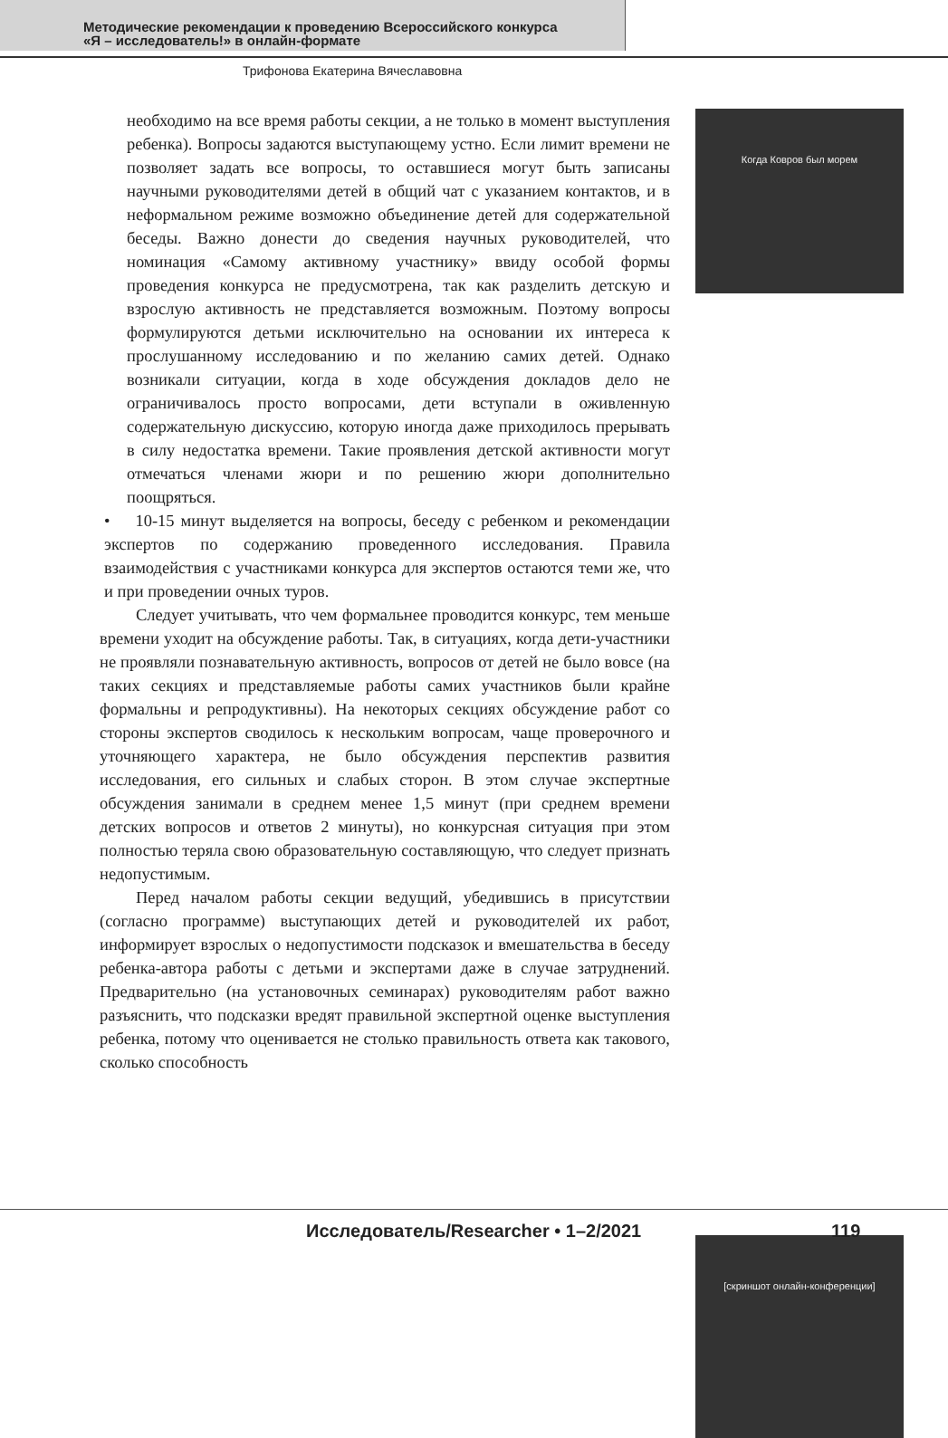Методические рекомендации к проведению Всероссийского конкурса
«Я – исследователь!» в онлайн-формате
Трифонова Екатерина Вячеславовна
необходимо на все время работы секции, а не только в момент выступления ребенка). Вопросы задаются выступающему устно. Если лимит времени не позволяет задать все вопросы, то оставшиеся могут быть записаны научными руководителями детей в общий чат с указанием контактов, и в неформальном режиме возможно объединение детей для содержательной беседы. Важно донести до сведения научных руководителей, что номинация «Самому активному участнику» ввиду особой формы проведения конкурса не предусмотрена, так как разделить детскую и взрослую активность не представляется возможным. Поэтому вопросы формулируются детьми исключительно на основании их интереса к прослушанному исследованию и по желанию самих детей. Однако возникали ситуации, когда в ходе обсуждения докладов дело не ограничивалось просто вопросами, дети вступали в оживленную содержательную дискуссию, которую иногда даже приходилось прерывать в силу недостатка времени. Такие проявления детской активности могут отмечаться членами жюри и по решению жюри дополнительно поощряться.
• 10-15 минут выделяется на вопросы, беседу с ребенком и рекомендации экспертов по содержанию проведенного исследования. Правила взаимодействия с участниками конкурса для экспертов остаются теми же, что и при проведении очных туров.
Следует учитывать, что чем формальнее проводится конкурс, тем меньше времени уходит на обсуждение работы. Так, в ситуациях, когда дети-участники не проявляли познавательную активность, вопросов от детей не было вовсе (на таких секциях и представляемые работы самих участников были крайне формальны и репродуктивны). На некоторых секциях обсуждение работ со стороны экспертов сводилось к нескольким вопросам, чаще проверочного и уточняющего характера, не было обсуждения перспектив развития исследования, его сильных и слабых сторон. В этом случае экспертные обсуждения занимали в среднем менее 1,5 минут (при среднем времени детских вопросов и ответов 2 минуты), но конкурсная ситуация при этом полностью теряла свою образовательную составляющую, что следует признать недопустимым.
Перед началом работы секции ведущий, убедившись в присутствии (согласно программе) выступающих детей и руководителей их работ, информирует взрослых о недопустимости подсказок и вмешательства в беседу ребенка-автора работы с детьми и экспертами даже в случае затруднений. Предварительно (на установочных семинарах) руководителям работ важно разъяснить, что подсказки вредят правильной экспертной оценке выступления ребенка, потому что оценивается не столько правильность ответа как такового, сколько способность
Когда Ковров был морем
[скриншот онлайн-конференции]
Исследователь/Researcher • 1–2/2021 119